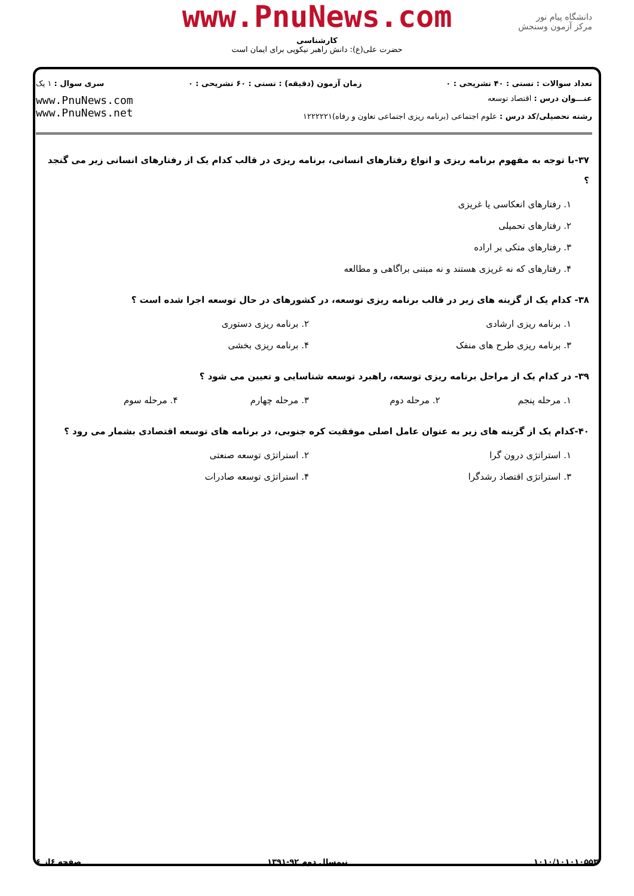دانشگاه پیام نور
مرکز آزمون وسنجش
www.PnuNews.com
کارشناسی
حضرت علی(ع): دانش راهبر نیکویی برای ایمان است
تعداد سوالات : تستی : ۴۰ تشریحی : ۰ زمان آزمون (دقیقه) : تستی : ۶۰ تشریحی : ۰ سری سوال : ۱ یک
عنـــوان درس : اقتصاد توسعه
رشته تحصیلی/کد درس : علوم اجتماعی (برنامه ریزی اجتماعی تعاون و رفاه)۱۲۲۲۲۲۱
www.PnuNews.com
www.PnuNews.net
۳۷-با توجه به مفهوم برنامه ریزی و انواع رفتارهای انسانی، برنامه ریزی در قالب کدام یک از رفتارهای انسانی زیر می گنجد ؟
۱. رفتارهای انعکاسی یا غریزی
۲. رفتارهای تحمیلی
۳. رفتارهای متکی بر اراده
۴. رفتارهای که نه غریزی هستند و نه مبتنی براگاهی و مطالعه
۳۸- کدام یک از گزینه های زیر در قالب برنامه ریزی توسعه، در کشورهای در حال توسعه اجرا شده است ؟
۱. برنامه ریزی ارشادی ۲. برنامه ریزی دستوری
۳. برنامه ریزی طرح های منفک ۴. برنامه ریزی بخشی
۳۹- در کدام یک از مراحل برنامه ریزی توسعه، راهبرد توسعه شناسایی و تعیین می شود ؟
۱. مرحله پنجم ۲. مرحله دوم ۳. مرحله چهارم ۴. مرحله سوم
۴۰-کدام یک از گزینه های زیر به عنوان عامل اصلی موفقیت کره جنوبی، در برنامه های توسعه اقتصادی بشمار می رود ؟
۱. استراتژی درون گرا ۲. استراتژی توسعه صنعتی
۳. استراتژی اقتصاد رشدگرا ۴. استراتژی توسعه صادرات
۱۰۱۰/۱۰۱۰۱۰۵۵۳ نیمسال دوم ۹۲-۱۳۹۱ صفحه ۶از ۶